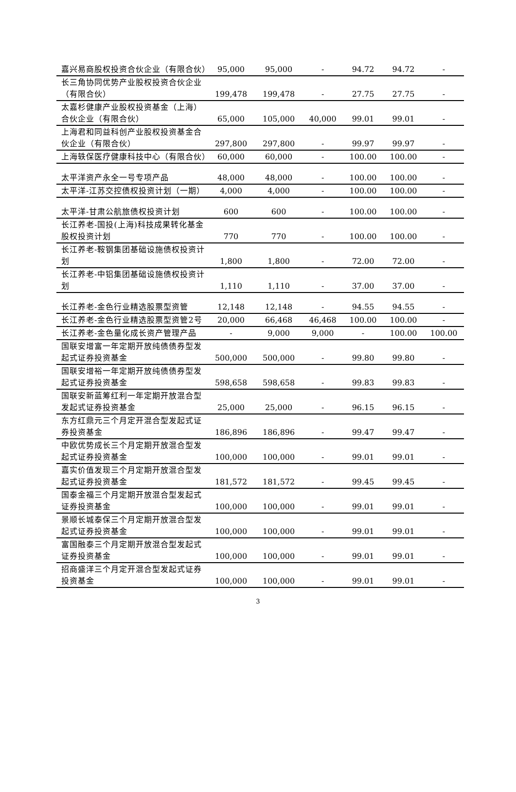| 嘉兴易商股权投资合伙企业（有限合伙） | 95,000 | 95,000 | - | 94.72 | 94.72 | - |
| 长三角协同优势产业股权投资合伙企业（有限合伙） | 199,478 | 199,478 | - | 27.75 | 27.75 | - |
| 太嘉杉健康产业股权投资基金（上海）合伙企业（有限合伙） | 65,000 | 105,000 | 40,000 | 99.01 | 99.01 | - |
| 上海君和同益科创产业股权投资基金合伙企业（有限合伙） | 297,800 | 297,800 | - | 99.97 | 99.97 | - |
| 上海轶保医疗健康科技中心（有限合伙） | 60,000 | 60,000 | - | 100.00 | 100.00 | - |
| 太平洋资产永全一号专项产品 | 48,000 | 48,000 | - | 100.00 | 100.00 | - |
| 太平洋-江苏交控债权投资计划（一期） | 4,000 | 4,000 | - | 100.00 | 100.00 | - |
| 太平洋-甘肃公航旅债权投资计划 | 600 | 600 | - | 100.00 | 100.00 | - |
| 长江养老-国投(上海)科技成果转化基金股权投资计划 | 770 | 770 | - | 100.00 | 100.00 | - |
| 长江养老-鞍钢集团基础设施债权投资计划 | 1,800 | 1,800 | - | 72.00 | 72.00 | - |
| 长江养老-中铝集团基础设施债权投资计划 | 1,110 | 1,110 | - | 37.00 | 37.00 | - |
| 长江养老-金色行业精选股票型资管 | 12,148 | 12,148 | - | 94.55 | 94.55 | - |
| 长江养老-金色行业精选股票型资管2号 | 20,000 | 66,468 | 46,468 | 100.00 | 100.00 | - |
| 长江养老-金色量化成长资产管理产品 | - | 9,000 | 9,000 | - | 100.00 | 100.00 |
| 国联安增富一年定期开放纯债债券型发起式证券投资基金 | 500,000 | 500,000 | - | 99.80 | 99.80 | - |
| 国联安增裕一年定期开放纯债债券型发起式证券投资基金 | 598,658 | 598,658 | - | 99.83 | 99.83 | - |
| 国联安新蓝筹红利一年定期开放混合型发起式证券投资基金 | 25,000 | 25,000 | - | 96.15 | 96.15 | - |
| 东方红鼎元三个月定开混合型发起式证券投资基金 | 186,896 | 186,896 | - | 99.47 | 99.47 | - |
| 中欧优势成长三个月定期开放混合型发起式证券投资基金 | 100,000 | 100,000 | - | 99.01 | 99.01 | - |
| 嘉实价值发现三个月定期开放混合型发起式证券投资基金 | 181,572 | 181,572 | - | 99.45 | 99.45 | - |
| 国泰金福三个月定期开放混合型发起式证券投资基金 | 100,000 | 100,000 | - | 99.01 | 99.01 | - |
| 景顺长城泰保三个月定期开放混合型发起式证券投资基金 | 100,000 | 100,000 | - | 99.01 | 99.01 | - |
| 富国融泰三个月定期开放混合型发起式证券投资基金 | 100,000 | 100,000 | - | 99.01 | 99.01 | - |
| 招商盛洋三个月定开混合型发起式证券投资基金 | 100,000 | 100,000 | - | 99.01 | 99.01 | - |
3